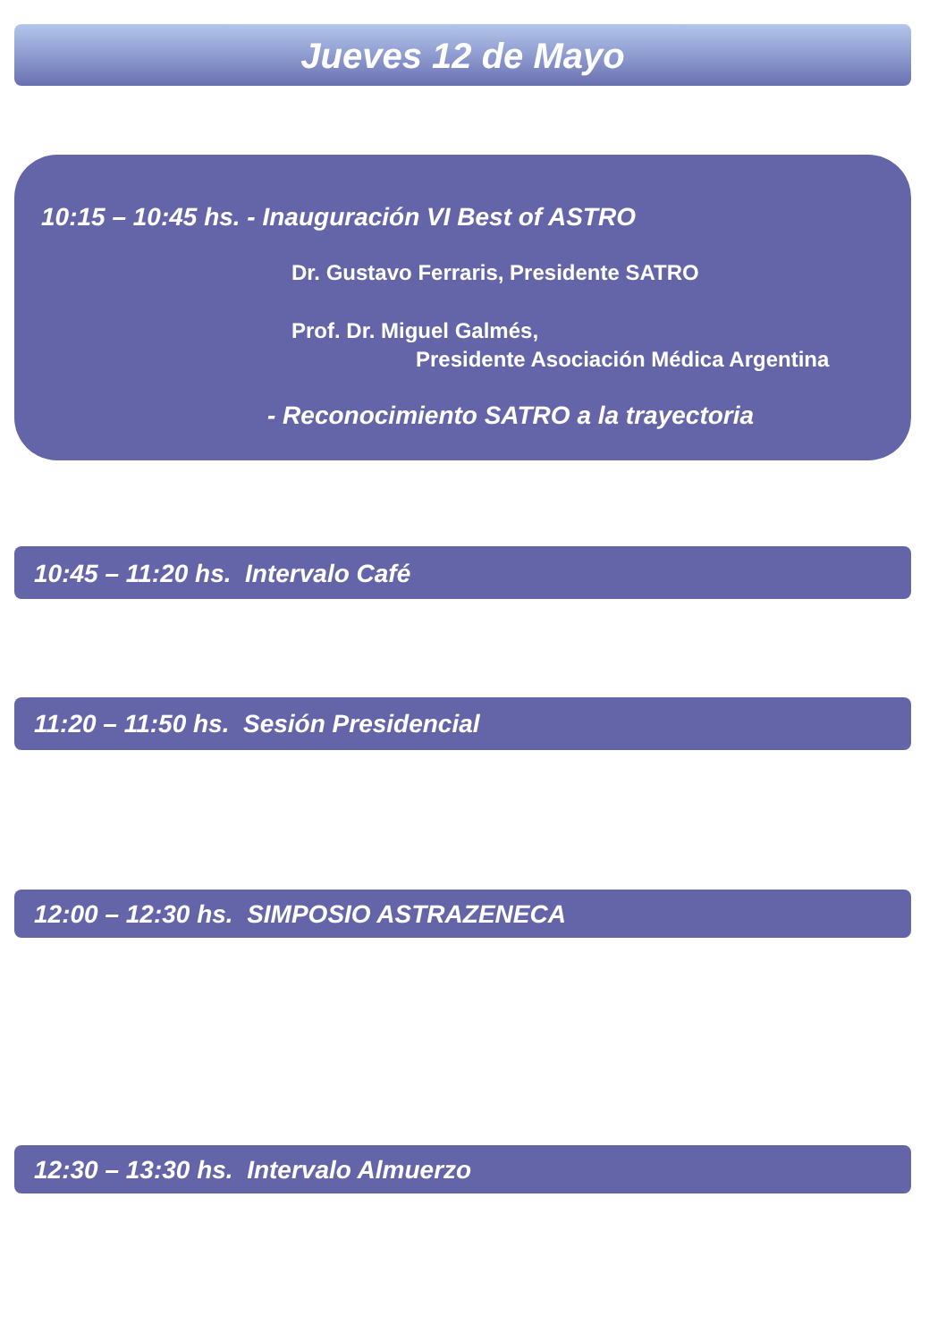Jueves 12 de Mayo
10:15 – 10:45 hs. - Inauguración VI Best of ASTRO
Dr. Gustavo Ferraris, Presidente SATRO
Prof. Dr. Miguel Galmés,
Presidente Asociación Médica Argentina
- Reconocimiento SATRO a la trayectoria
10:45 – 11:20 hs. Intervalo Café
11:20 – 11:50 hs. Sesión Presidencial
12:00 – 12:30 hs. SIMPOSIO ASTRAZENECA
12:30 – 13:30 hs. Intervalo Almuerzo